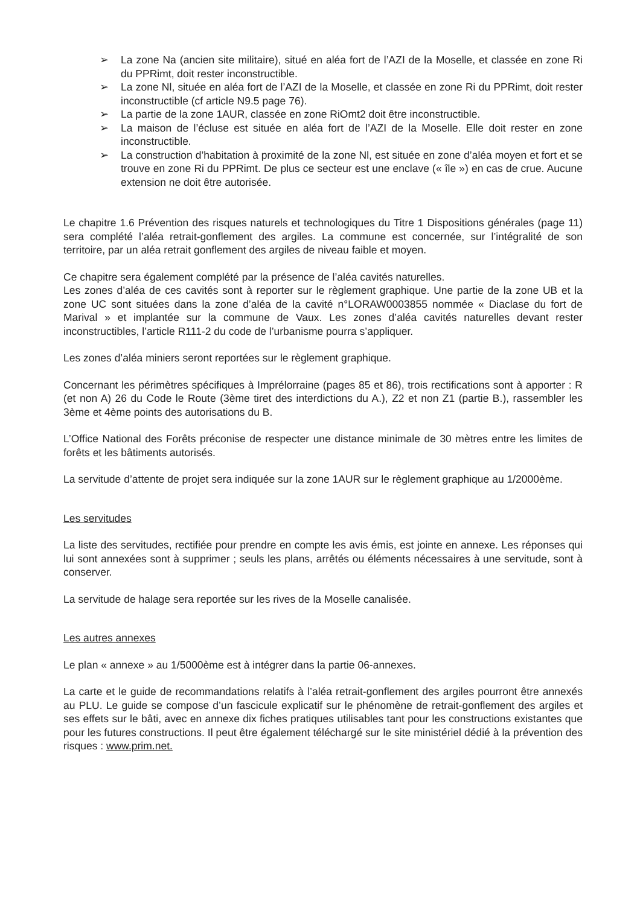➢ La zone Na (ancien site militaire), situé en aléa fort de l’AZI de la Moselle, et classée en zone Ri du PPRimt, doit rester inconstructible.
➢ La zone Nl, située en aléa fort de l’AZI de la Moselle, et classée en zone Ri du PPRimt, doit rester inconstructible (cf article N9.5 page 76).
➢ La partie de la zone 1AUR, classée en zone RiOmt2 doit être inconstructible.
➢ La maison de l’écluse est située en aléa fort de l’AZI de la Moselle. Elle doit rester en zone inconstructible.
➢ La construction d’habitation à proximité de la zone Nl, est située en zone d’aléa moyen et fort et se trouve en zone Ri du PPRimt. De plus ce secteur est une enclave (« île ») en cas de crue. Aucune extension ne doit être autorisée.
Le chapitre 1.6 Prévention des risques naturels et technologiques du Titre 1 Dispositions générales (page 11) sera complété l’aléa retrait-gonflement des argiles. La commune est concernée, sur l’intégralité de son territoire, par un aléa retrait gonflement des argiles de niveau faible et moyen.
Ce chapitre sera également complété par la présence de l’aléa cavités naturelles.
Les zones d’aléa de ces cavités sont à reporter sur le règlement graphique. Une partie de la zone UB et la zone UC sont situées dans la zone d’aléa de la cavité n°LORAW0003855 nommée « Diaclase du fort de Marival » et implantée sur la commune de Vaux. Les zones d’aléa cavités naturelles devant rester inconstructibles, l’article R111-2 du code de l’urbanisme pourra s’appliquer.
Les zones d’aléa miniers seront reportées sur le règlement graphique.
Concernant les périmètres spécifiques à Imprélorraine (pages 85 et 86), trois rectifications sont à apporter : R (et non A) 26 du Code le Route (3ème tiret des interdictions du A.), Z2 et non Z1 (partie B.), rassembler les 3ème et 4ème points des autorisations du B.
L’Office National des Forêts préconise de respecter une distance minimale de 30 mètres entre les limites de forêts et les bâtiments autorisés.
La servitude d’attente de projet sera indiquée sur la zone 1AUR sur le règlement graphique au 1/2000ème.
Les servitudes
La liste des servitudes, rectifiée pour prendre en compte les avis émis, est jointe en annexe. Les réponses qui lui sont annexées sont à supprimer ; seuls les plans, arrêtés ou éléments nécessaires à une servitude, sont à conserver.
La servitude de halage sera reportée sur les rives de la Moselle canalisée.
Les autres annexes
Le plan « annexe » au 1/5000ème est à intégrer dans la partie 06-annexes.
La carte et le guide de recommandations relatifs à l’aléa retrait-gonflement des argiles pourront être annexés au PLU. Le guide se compose d’un fascicule explicatif sur le phénomène de retrait-gonflement des argiles et ses effets sur le bâti, avec en annexe dix fiches pratiques utilisables tant pour les constructions existantes que pour les futures constructions. Il peut être également téléchargé sur le site ministériel dédié à la prévention des risques : www.prim.net.